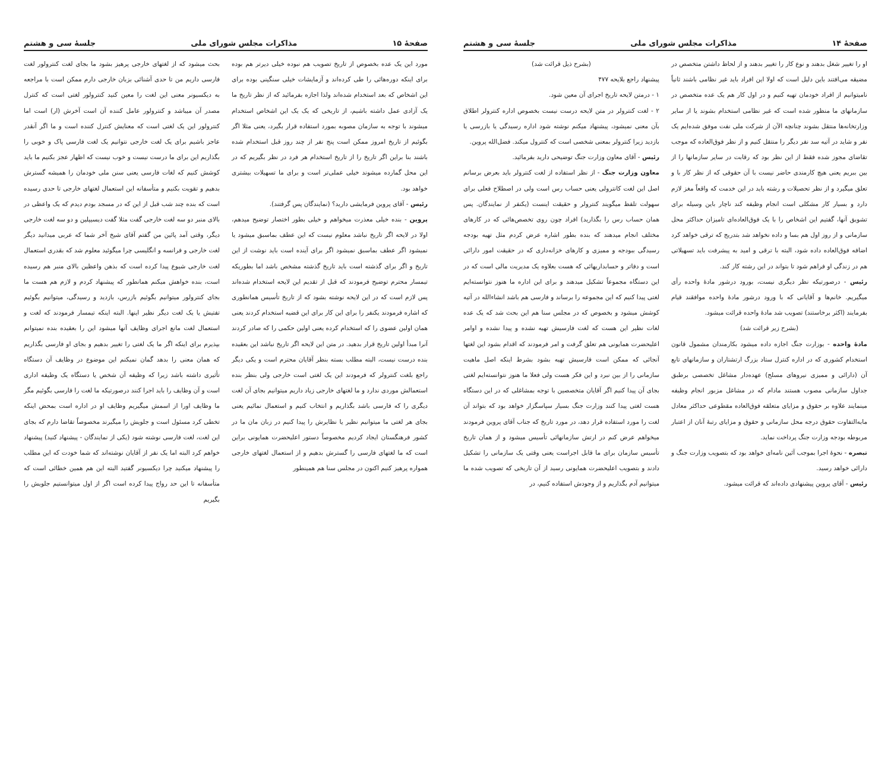صفحهٔ ۱۴ مذاکرات مجلس شورای ملی جلسهٔ سی و هشتم
او را تغییر شغل بدهند و نوع کار را تغییر بدهند و از لحاظ داشتن متخصص در مضیقه می‌افتند باین دلیل است که اولا این افراد باید غیر نظامی باشند ثانیاً نامیتوانیم از افراد خودمان تهیه کنیم و در اول کار هم یک عده متخصص در سازمانهای ما منظور شده است که غیر نظامی استخدام بشوند یا از سایر وزارتخانه‌ها منتقل بشوند چنانچه الآن از شرکت ملی نفت موفق شده‌ایم یک نفر و شاید در آتیه سد نفر دیگر را منتقل کنیم و از نظر فوق‌العاده که موجب تقاضای مجوز شده فقط از این نظر بود که رقابت در سایر سازمانها را از بین ببریم یعنی هیچ کارمندی حاضر نیست با آن حقوقی که از نظر کار با و تعلق میگیرد و از نظر تحصیلات و رشته باید در این خدمت که واقعاً مغز لازم دارد و بسیار کار مشکلی است انجام وظیفه کند ناچار باین وسیله برای تشویق آنها، گفتیم این اشخاص را با یک فوق‌العاده‌ای تامیزان حداکثر محل سازمانی و از روز اول هم بسا و داده نخواهد شد بتدریج که ترقی خواهد کرد اضافه فوق‌العاده داده شود، البته با ترقی و امید به پیشرفت باید تسهیلاتی هم در زندگی او فراهم شود تا بتواند در این رشته کار کند.
رئیس - درصورتیکه نظر دیگری نیست، بورود درشور مادهٔ واحده رأی میگیریم. خانم‌ها و آقایانی که با ورود درشور مادهٔ واحده موافقند قیام بفرمایند (اکثر برخاستند) تصویب شد مادهٔ واحده قرائت میشود.
(بشرح زیر قرائت شد)
مادهٔ واحده - بوزارت جنگ اجازه داده میشود بکارمندان مشمول قانون استخدام کشوری که در اداره کنترل ستاد بزرگ ارتشتاران و سازمانهای تابع آن (دارائی و ممیزی نیروهای مسلح) عهده‌دار مشاغل تخصصی برطبق جداول سازمانی مصوب هستند مادام که در مشاغل مزبور انجام وظیفه مینمایند علاوه بر حقوق و مزایای متعلقه فوق‌العاده مقطوعی حداکثر معادل مابه‌التفاوت حقوق درجه محل سازمانی و حقوق و مزایای رتبهٔ آنان از اعتبار مربوطه بودجه وزارت جنگ پرداخت نماید.
تبصره - نحوهٔ اجرا بموجب آئین نامه‌ای خواهد بود که بتصویب وزارت جنگ و دارائی خواهد رسید.
رئیس - آقای پروین پیشنهادی داده‌اند که قرائت میشود.
(بشرح ذیل قرائت شد)
پیشنهاد راجع بلایحه ۴۷۷
۱ - درمتن لایحه تاریخ اجرای آن معین شود.
۲ - لغت کنترولر در متن لایحه درست نیست بخصوص اداره کنترولر اطلاق بآن معنی نمیشود، پیشنهاد میکنم نوشته شود اداره رسیدگی یا بازرسی یا بازدید زیرا کنترولر بمعنی شخصی است که کنترول میکند. فضل‌الله پروین.
رئیس - آقای معاون وزارت جنگ توضیحی دارید بفرمائید.
معاون وزارت جنگ - از نظر استفاده از لغت کنترولر باید بعرض برسانم اصل این لغت کانترولی یعنی حساب رس است ولی در اصطلاح فعلی برای سهولت تلفظ میگویند کنترولر و حقیقت اینست (یکنفر از نمایندگان. پس همان حساب رس را بگذارید) افراد چون روی تخصص‌هائی که در کارهای مختلف انجام میدهند که بنده بطور اشاره عرض کردم مثل تهیه بودجه رسیدگی ببودجه و ممیزی و کارهای خزانه‌داری که در حقیقت امور دارائی است و دفاتر و حسابداریهائی که هست بعلاوه یک مدیریت مالی است که در این دستگاه مجموعاً تشکیل میدهند و برای این اداره ما هنوز نتوانسته‌ایم لغتی پیدا کنیم که این مجموعه را برساند و فارسی هم باشد انشاءالله در آتیه کوشش میشود و بخصوص که در مجلس سنا هم این بحث شد که یک عده لغات نظیر این هست که لغت فارسیش تهیه نشده و پیدا نشده و اوامر اعلیحضرت همایونی هم تعلق گرفت و امر فرمودند که اقدام بشود این لغتها آنجائی که ممکن است فارسیش تهیه بشود بشرط اینکه اصل ماهیت سازمانی را از بین نبرد و این فکر هست ولی فعلا ما هنوز نتوانسته‌ایم لغتی بجای آن پیدا کنیم اگر آقایان متخصصین با توجه بمشاغلی که در این دستگاه هست لغتی پیدا کنند وزارت جنگ بسیار سپاسگزار خواهد بود که بتواند آن لغت را مورد استفاده قرار دهد، در مورد تاریخ که جناب آقای پروین فرمودند میخواهم عرض کنم در ارتش سازمانهائی تأسیس میشود و از همان تاریخ تأسیس سازمان برای ما قابل اجراست یعنی وقتی یک سازمانی را تشکیل دادند و بتصویب اعلیحضرت همایونی رسید از آن تاریخی که تصویب شده ما میتوانیم آدم بگذاریم و از وجودش استفاده کنیم، در
صفحهٔ ۱۵ مذاکرات مجلس شورای ملی جلسهٔ سی و هشتم
مورد این یک عده بخصوص از تاریخ تصویب هم نبوده خیلی دیرتر هم بوده برای اینکه دوره‌هائی را طی کرده‌اند و آزمایشات خیلی سنگینی بوده برای این اشخاص که بعد استخدام شده‌اند ولذا اجازه بفرمائید که از نظر تاریخ ما یک آزادی عمل داشته باشیم، از تاریخی که یک یک این اشخاص استخدام میشوند با توجه به سازمان مصوبه بمورد استفاده قرار بگیرد، یعنی مثلا اگر بگوئیم از تاریخ امروز ممکن است پنج نفر از چند روز قبل استخدام شده باشند بنا براین اگر تاریخ را از تاریخ استخدام هر فرد در نظر بگیریم که در این محل گمارده میشوند خیلی عملی‌تر است و برای ما تسهیلات بیشتری خواهد بود.
رئیس - آقای پروین فرمایشی دارید؟ (نمایندگان پس گرفتند).
پروین - بنده خیلی معذرت میخواهم و خیلی بطور اختصار توضیح میدهم، اولا در لایحه اگر تاریخ نباشد معلوم نیست که این عطف بماسبق میشود یا نمیشود اگر عطف بماسبق نمیشود اگر برای آینده است باید نوشت از این تاریخ و اگر برای گذشته است باید تاریخ گذشته مشخص باشد اما بطوریکه تیمسار محترم توضیح فرمودند که قبل از تقدیم این لایحه استخدام شده‌اند پس لازم است که در این لایحه نوشته بشود که از تاریخ تأسیس همانطوری که اشاره فرمودند یکنفر را برای این کار برای این قضیه استخدام کردند یعنی همان اولین عضوی را که استخدام کرده یعنی اولین حکمی را که صادر کردند آنرا مبدأ اولین تاریخ قرار بدهید. در متن این لایحه اگر تاریخ نباشد این بعقیده بنده درست نیست، البته مطلب بسته بنظر آقایان محترم است و یکی دیگر راجع بلغت کنترولر که فرمودند این یک لغتی است خارجی ولی بنظر بنده استعمالش موردی ندارد و ما لغتهای خارجی زیاد داریم میتوانیم بجای آن لغت دیگری را که فارسی باشد بگذاریم و انتخاب کنیم و استعمال نمائیم یعنی بجای هر لغتی ما میتوانیم نظیر یا نظایرش را پیدا کنیم در زبان مان ما در کشور فرهنگستان ایجاد کردیم مخصوصاً دستور اعلیحضرت همایونی براین است که ما لغتهای فارسی را گسترش بدهیم و از استعمال لغتهای خارجی همواره پرهیز کنیم اکنون در مجلس سنا هم همینطور
بحث میشود که از لغتهای خارجی پرهیز بشود ما بجای لغت کنترولور لغت فارسی داریم من تا حدی آشنائی بزبان خارجی دارم ممکن است با مراجعه به دیکسیونر معنی این لغت را معین کنید کنترولور لغتی است که کنترل مصدر آن میباشد و کنترولور عامل کننده آن است آخرش (ار) است اما کنترولور این یک لغتی است که معنایش کنترل کننده است و ما اگر آنقدر عاجز باشیم برای یک لغت خارجی نتوانیم یک لغت فارسی پاک و خوبی را بگذاریم این برای ما درست نیست و خوب نیست که اظهار عجز بکنیم ما باید کوشش کنیم که لغات فارسی یعنی سنن ملی خودمان را همیشه گسترش بدهیم و تقویت بکنیم و متأسفانه این استعمال لغتهای خارجی تا حدی رسیده است که بنده چند شب قبل از این که در مسجد بودم دیدم که یک واعظی در بالای منبر دو سه لغت خارجی گفت مثلا گفت دیسیپلین و دو سه لغت خارجی دیگر، وقتی آمد پائین من گفتم آقای شیخ آخر شما که عربی میدانید دیگر لغت خارجی و فرانسه و انگلیسی چرا میگوئید معلوم شد که بقدری استعمال لغت خارجی شیوع پیدا کرده است که بذهن واعظین بالای منبر هم رسیده است، بنده خواهش میکنم همانطور که پیشنهاد کردم و لازم هم هست ما بجای کنترولور میتوانیم بگوئیم بازرس، بازدید و رسیدگی، میتوانیم بگوئیم تفتیش یا یک لغت دیگر نظیر اینها. البته اینکه تیمسار فرمودند که لغت و استعمال لغت مانع اجرای وظایف آنها میشود این را بعقیده بنده نمیتوانم بپذیرم برای اینکه اگر ما یک لغتی را تغییر بدهیم و بجای او فارسی بگذاریم که همان معنی را بدهد گمان نمیکنم این موضوع در وظایف آن دستگاه تأثیری داشته باشد زیرا که وظیفه آن شخص یا دستگاه یک وظیفه اداری است و آن وظایف را باید اجرا کنند درصورتیکه ما لغت را فارسی بگوئیم مگر ما وظایف اورا از اسمش میگیریم وظایف او در اداره است بمحض اینکه تخطی کرد مسئول است و جلویش را میگیرند مخصوصاً تقاضا دارم که بجای این لغت، لغت فارسی نوشته شود (یکی از نمایندگان - پیشنهاد کنید) پیشنهاد خواهم کرد البته اما یک نفر از آقایان نوشته‌اند که شما خودت که این مطلب را پیشنهاد میکنید چرا دیکسیونر گفتید البته این هم همین خطائی است که متأسفانه تا این حد رواج پیدا کرده است اگر از اول میتوانستیم جلویش را بگیریم